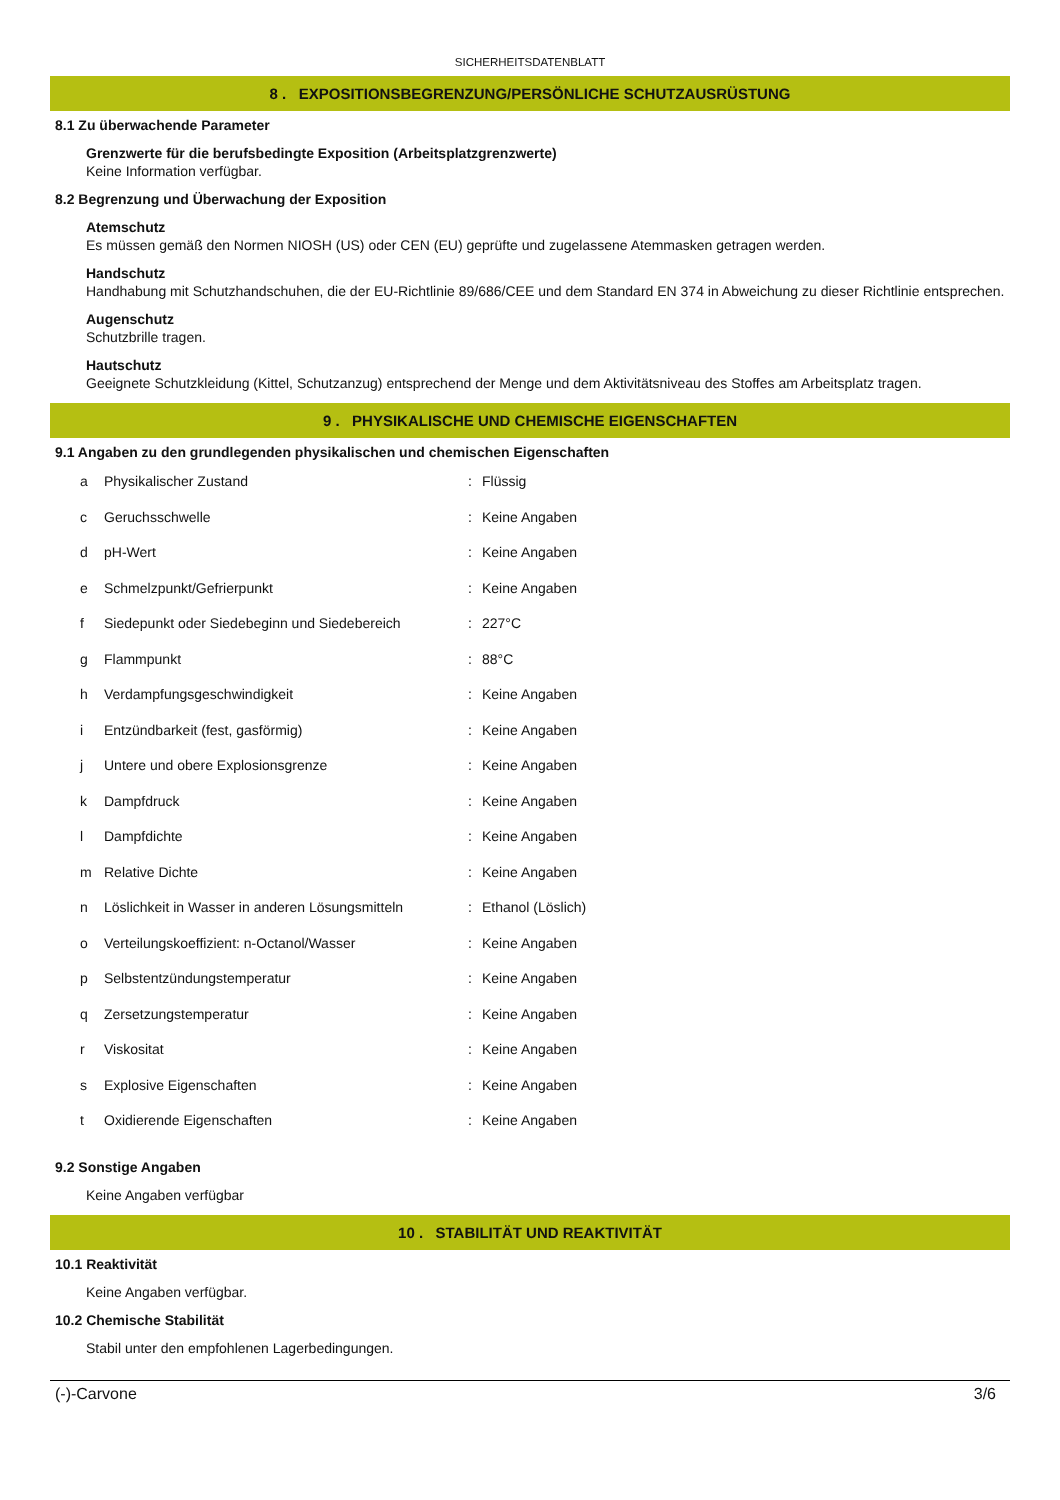SICHERHEITSDATENBLATT
8 . EXPOSITIONSBEGRENZUNG/PERSÖNLICHE SCHUTZAUSRÜSTUNG
8.1 Zu überwachende Parameter
Grenzwerte für die berufsbedingte Exposition (Arbeitsplatzgrenzwerte)
Keine Information verfügbar.
8.2 Begrenzung und Überwachung der Exposition
Atemschutz
Es müssen gemäß den Normen NIOSH (US) oder CEN (EU) geprüfte und zugelassene Atemmasken getragen werden.
Handschutz
Handhabung mit Schutzhandschuhen, die der EU-Richtlinie 89/686/CEE und dem Standard EN 374 in Abweichung zu dieser Richtlinie entsprechen.
Augenschutz
Schutzbrille tragen.
Hautschutz
Geeignete Schutzkleidung (Kittel, Schutzanzug) entsprechend der Menge und dem Aktivitätsniveau des Stoffes am Arbeitsplatz tragen.
9 . PHYSIKALISCHE UND CHEMISCHE EIGENSCHAFTEN
9.1 Angaben zu den grundlegenden physikalischen und chemischen Eigenschaften
| a | Physikalischer Zustand | : | Flüssig |
| c | Geruchsschwelle | : | Keine Angaben |
| d | pH-Wert | : | Keine Angaben |
| e | Schmelzpunkt/Gefrierpunkt | : | Keine Angaben |
| f | Siedepunkt oder Siedebeginn und Siedebereich | : | 227°C |
| g | Flammpunkt | : | 88°C |
| h | Verdampfungsgeschwindigkeit | : | Keine Angaben |
| i | Entzündbarkeit (fest, gasförmig) | : | Keine Angaben |
| j | Untere und obere Explosionsgrenze | : | Keine Angaben |
| k | Dampfdruck | : | Keine Angaben |
| l | Dampfdichte | : | Keine Angaben |
| m | Relative Dichte | : | Keine Angaben |
| n | Löslichkeit in Wasser in anderen Lösungsmitteln | : | Ethanol (Löslich) |
| o | Verteilungskoeffizient: n-Octanol/Wasser | : | Keine Angaben |
| p | Selbstentzündungstemperatur | : | Keine Angaben |
| q | Zersetzungstemperatur | : | Keine Angaben |
| r | Viskositat | : | Keine Angaben |
| s | Explosive Eigenschaften | : | Keine Angaben |
| t | Oxidierende Eigenschaften | : | Keine Angaben |
9.2 Sonstige Angaben
Keine Angaben verfügbar
10 . STABILITÄT UND REAKTIVITÄT
10.1 Reaktivität
Keine Angaben verfügbar.
10.2 Chemische Stabilität
Stabil unter den empfohlenen Lagerbedingungen.
(-)-Carvone 3/6